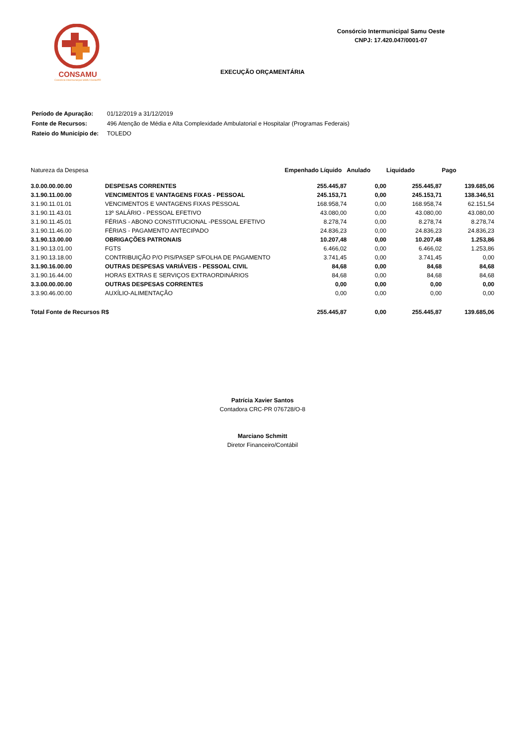CONSAMU
Consórcio Intermunicipal SAMU Oeste/PR
Consórcio Intermunicipal Samu Oeste
CNPJ: 17.420.047/0001-07
EXECUÇÃO ORÇAMENTÁRIA
| Período de Apuração: | 01/12/2019 a 31/12/2019 |
| Fonte de Recursos: | 496 Atenção de Média e Alta Complexidade Ambulatorial e Hospitalar (Programas Federais) |
| Rateio do Município de: | TOLEDO |
| Natureza da Despesa | | Empenhado Líquido | Anulado | Liquidado | Pago |
| --- | --- | --- | --- | --- | --- |
| 3.0.00.00.00.00 | DESPESAS CORRENTES | 255.445,87 | 0,00 | 255.445,87 | 139.685,06 |
| 3.1.90.11.00.00 | VENCIMENTOS E VANTAGENS FIXAS - PESSOAL | 245.153,71 | 0,00 | 245.153,71 | 138.346,51 |
| 3.1.90.11.01.01 | VENCIMENTOS E VANTAGENS FIXAS PESSOAL | 168.958,74 | 0,00 | 168.958,74 | 62.151,54 |
| 3.1.90.11.43.01 | 13º SALÁRIO - PESSOAL EFETIVO | 43.080,00 | 0,00 | 43.080,00 | 43.080,00 |
| 3.1.90.11.45.01 | FÉRIAS - ABONO CONSTITUCIONAL -PESSOAL EFETIVO | 8.278,74 | 0,00 | 8.278,74 | 8.278,74 |
| 3.1.90.11.46.00 | FÉRIAS - PAGAMENTO ANTECIPADO | 24.836,23 | 0,00 | 24.836,23 | 24.836,23 |
| 3.1.90.13.00.00 | OBRIGAÇÕES PATRONAIS | 10.207,48 | 0,00 | 10.207,48 | 1.253,86 |
| 3.1.90.13.01.00 | FGTS | 6.466,02 | 0,00 | 6.466,02 | 1.253,86 |
| 3.1.90.13.18.00 | CONTRIBUIÇÃO P/O PIS/PASEP S/FOLHA DE PAGAMENTO | 3.741,45 | 0,00 | 3.741,45 | 0,00 |
| 3.1.90.16.00.00 | OUTRAS DESPESAS VARIÁVEIS - PESSOAL CIVIL | 84,68 | 0,00 | 84,68 | 84,68 |
| 3.1.90.16.44.00 | HORAS EXTRAS E SERVIÇOS EXTRAORDINÁRIOS | 84,68 | 0,00 | 84,68 | 84,68 |
| 3.3.00.00.00.00 | OUTRAS DESPESAS CORRENTES | 0,00 | 0,00 | 0,00 | 0,00 |
| 3.3.90.46.00.00 | AUXÍLIO-ALIMENTAÇÃO | 0,00 | 0,00 | 0,00 | 0,00 |
| Total Fonte de Recursos R$ | | 255.445,87 | 0,00 | 255.445,87 | 139.685,06 |
Patrícia Xavier Santos
Contadora CRC-PR 076728/O-8
Marciano Schmitt
Diretor Financeiro/Contábil